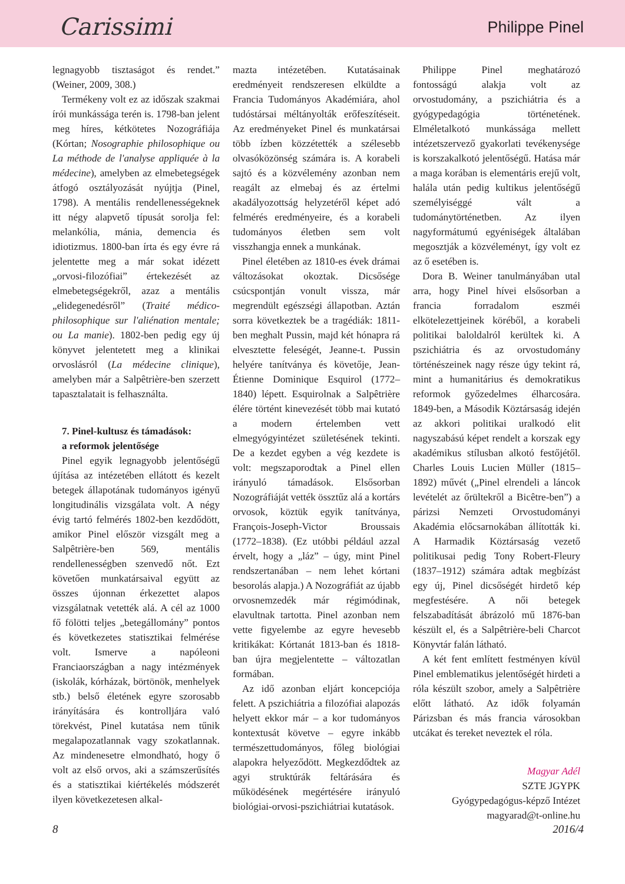Carissimi
Philippe Pinel
legnagyobb tisztaságot és rendet.” (Weiner, 2009, 308.)
Termékeny volt ez az időszak szakmai írói munkássága terén is. 1798-ban jelent meg híres, kétkötetes Nozográfiája (Kórtan; Nosographie philosophique ou La méthode de l'analyse appliquée à la médecine), amelyben az elmebetegségek átfogó osztályozását nyújtja (Pinel, 1798). A mentális rendellenességeknek itt négy alapvető típusát sorolja fel: melankólia, mánia, demencia és idiotizmus. 1800-ban írta és egy évre rá jelentette meg a már sokat idézett „orvosi-filozófiai” értekezését az elmebetegségekről, azaz a mentális „elidegenedésről” (Traité médico-philosophique sur l'aliénation mentale; ou La manie). 1802-ben pedig egy új könyvet jelentetett meg a klinikai orvoslásról (La médecine clinique), amelyben már a Salpêtrière-ben szerzett tapasztalatait is felhasználta.
7. Pinel-kultusz és támadások:
a reformok jelentősége
Pinel egyik legnagyobb jelentőségű újítása az intézetében ellátott és kezelt betegek állapotának tudományos igényű longitudinális vizsgálata volt. A négy évig tartó felmérés 1802-ben kezdődött, amikor Pinel először vizsgált meg a Salpêtrière-ben 569, mentális rendellenességben szenvedő nőt. Ezt követően munkatársaival együtt az összes újonnan érkezettet alapos vizsgálatnak vetették alá. A cél az 1000 fő fölötti teljes „betegállomány” pontos és következetes statisztikai felmérése volt. Ismerve a napóleoni Franciaországban a nagy intézmények (iskolák, kórházak, börtönök, menhelyek stb.) belső életének egyre szorosabb irányítására és kontrolljára való törekvést, Pinel kutatása nem tűnik megalapozatlannak vagy szokatlannak. Az mindenesetre elmondható, hogy ő volt az első orvos, aki a számszerűsítés és a statisztikai kiértékelés módszerét ilyen következetesen alkal-
mazta intézetében. Kutatásainak eredményeit rendszeresen elküldte a Francia Tudományos Akadémiára, ahol tudóstársai méltányolták erőfeszítéseit. Az eredményeket Pinel és munkatársai több ízben közzétették a szélesebb olvasóközönség számára is. A korabeli sajtó és a közvélemény azonban nem reagált az elmebaj és az értelmi akadályozottság helyzetéről képet adó felmérés eredményeire, és a korabeli tudományos életben sem volt visszhangja ennek a munkának.
Pinel életében az 1810-es évek drámai változásokat okoztak. Dicsősége csúcspontján vonult vissza, már megrendült egészségi állapotban. Aztán sorra következtek be a tragédiák: 1811-ben meghalt Pussin, majd két hónapra rá elvesztette feleségét, Jeanne-t. Pussin helyére tanítványa és követője, Jean-Étienne Dominique Esquirol (1772–1840) lépett. Esquirolnak a Salpêtrière élére történt kinevezését több mai kutató a modern értelemben vett elmegyógyintézet születésének tekinti. De a kezdet egyben a vég kezdete is volt: megszaporodtak a Pinel ellen irányuló támadások. Elsősorban Nozográfiáját vették össztűz alá a kortárs orvosok, köztük egyik tanítványa, François-Joseph-Victor Broussais (1772–1838). (Ez utóbbi például azzal érvelt, hogy a „láz” – úgy, mint Pinel rendszertanában – nem lehet kórtani besorolás alapja.) A Nozográfiát az újabb orvosnemzedék már régimódinak, elavultnak tartotta. Pinel azonban nem vette figyelembe az egyre hevesebb kritikákat: Kórtanát 1813-ban és 1818-ban újra megjelentette – változatlan formában.
Az idő azonban eljárt koncepciója felett. A pszichiátria a filozófiai alapozás helyett ekkor már – a kor tudományos kontextusát követve – egyre inkább természettudományos, főleg biológiai alapokra helyeződött. Megkezdődtek az agyi struktúrák feltárására és működésének megértésére irányuló biológiai-orvosi-pszichiátriai kutatások.
Philippe Pinel meghatározó fontosságú alakja volt az orvostudomány, a pszichiátria és a gyógypedagógia történetének. Elméletalkotó munkássága mellett intézetszervező gyakorlati tevékenysége is korszakalkotó jelentőségű. Hatása már a maga korában is elementáris erejű volt, halála után pedig kultikus jelentőségű személyiséggé vált a tudománytörténetben. Az ilyen nagyformátumú egyéniségek általában megosztják a közvéleményt, így volt ez az ő esetében is.
Dora B. Weiner tanulmányában utal arra, hogy Pinel hívei elsősorban a francia forradalom eszméi elkötelezettjeinek köréből, a korabeli politikai baloldalról kerültek ki. A pszichiátria és az orvostudomány történészeinek nagy része úgy tekint rá, mint a humanitárius és demokratikus reformok győzedelmes élharcosára. 1849-ben, a Második Köztársaság idején az akkori politikai uralkodó elit nagyszabású képet rendelt a korszak egy akadémikus stílusban alkotó festőjétől. Charles Louis Lucien Müller (1815–1892) művét („Pinel elrendeli a láncok levételét az őrültekről a Bicêtre-ben”) a párizsi Nemzeti Orvostudományi Akadémia előcsarnokában állították ki. A Harmadik Köztársaság vezető politikusai pedig Tony Robert-Fleury (1837–1912) számára adtak megbízást egy új, Pinel dicsőségét hirdető kép megfestésére. A női betegek felszabadítását ábrázoló mű 1876-ban készült el, és a Salpêtrière-beli Charcot Könyvtár falán látható.
A két fent említett festményen kívül Pinel emblematikus jelentőségét hirdeti a róla készült szobor, amely a Salpêtrière előtt látható. Az idők folyamán Párizsban és más francia városokban utcákat és tereket neveztek el róla.
Magyar Adél
SZTE JGYPK
Gyógypedagógus-képző Intézet
magyarad@t-online.hu
8 2016/4